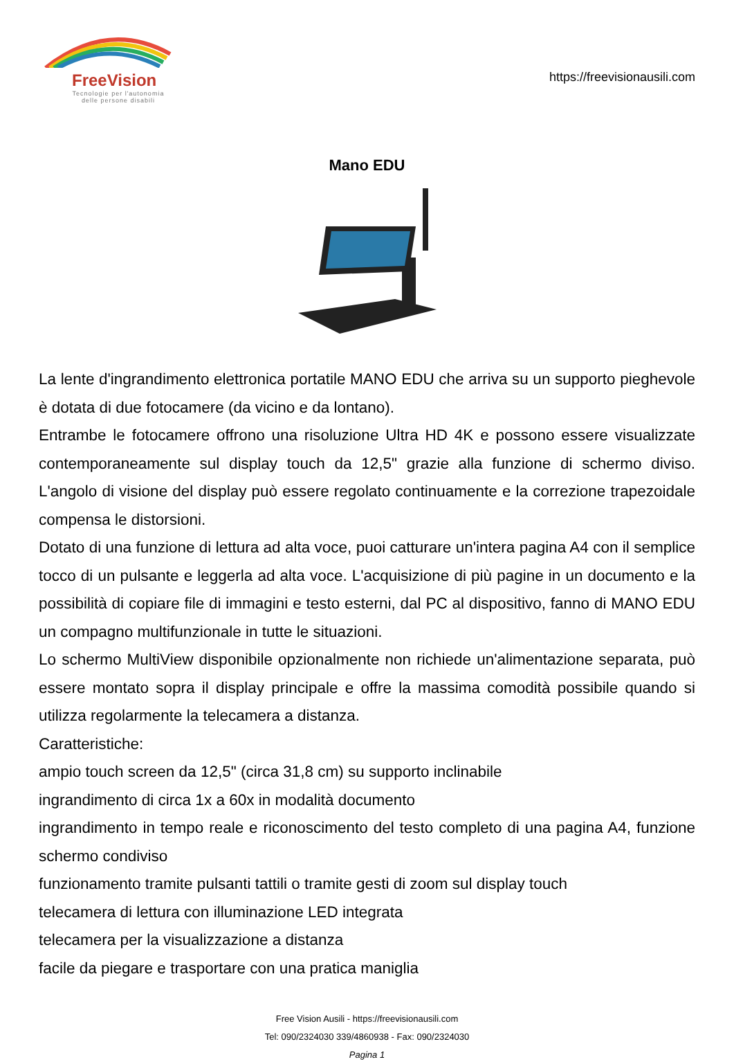FreeVision
Tecnologie per l'autonomia
delle persone disabili
https://freevisionausili.com
Mano EDU
La lente d'ingrandimento elettronica portatile MANO EDU che arriva su un supporto pieghevole è dotata di due fotocamere (da vicino e da lontano).
Entrambe le fotocamere offrono una risoluzione Ultra HD 4K e possono essere visualizzate contemporaneamente sul display touch da 12,5" grazie alla funzione di schermo diviso. L'angolo di visione del display può essere regolato continuamente e la correzione trapezoidale compensa le distorsioni.
Dotato di una funzione di lettura ad alta voce, puoi catturare un'intera pagina A4 con il semplice tocco di un pulsante e leggerla ad alta voce. L'acquisizione di più pagine in un documento e la possibilità di copiare file di immagini e testo esterni, dal PC al dispositivo, fanno di MANO EDU un compagno multifunzionale in tutte le situazioni.
Lo schermo MultiView disponibile opzionalmente non richiede un'alimentazione separata, può essere montato sopra il display principale e offre la massima comodità possibile quando si utilizza regolarmente la telecamera a distanza.
Caratteristiche:
ampio touch screen da 12,5" (circa 31,8 cm) su supporto inclinabile
ingrandimento di circa 1x a 60x in modalità documento
ingrandimento in tempo reale e riconoscimento del testo completo di una pagina A4, funzione schermo condiviso
funzionamento tramite pulsanti tattili o tramite gesti di zoom sul display touch
telecamera di lettura con illuminazione LED integrata
telecamera per la visualizzazione a distanza
facile da piegare e trasportare con una pratica maniglia
Free Vision Ausili - https://freevisionausili.com
Tel: 090/2324030 339/4860938 - Fax: 090/2324030
Pagina 1